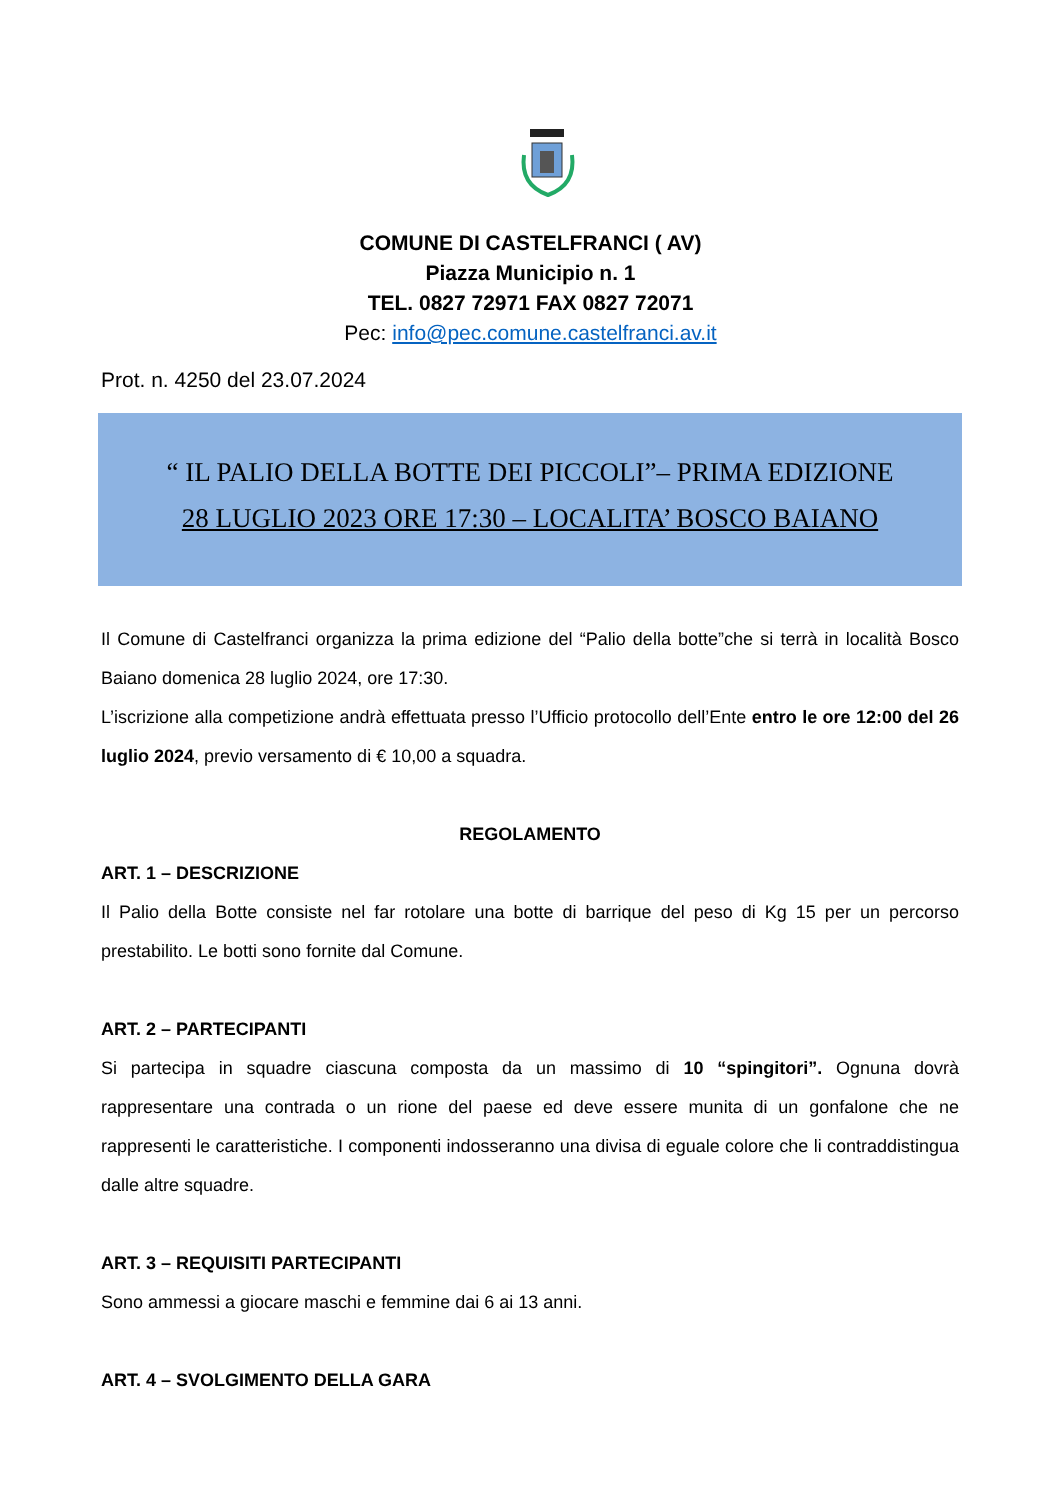COMUNE DI CASTELFRANCI ( AV)
Piazza Municipio n. 1
TEL. 0827 72971 FAX 0827 72071
Pec: info@pec.comune.castelfranci.av.it
Prot. n. 4250 del 23.07.2024
“ IL PALIO DELLA BOTTE DEI PICCOLI”– PRIMA EDIZIONE
28 LUGLIO 2023 ORE 17:30 – LOCALITA’ BOSCO BAIANO
Il Comune di Castelfranci organizza la prima edizione del “Palio della botte”che si terrà in località Bosco Baiano domenica 28 luglio 2024, ore 17:30.
L’iscrizione alla competizione andrà effettuata presso l’Ufficio protocollo dell’Ente entro le ore 12:00 del 26 luglio 2024, previo versamento di € 10,00 a squadra.
REGOLAMENTO
ART. 1 – DESCRIZIONE
Il Palio della Botte consiste nel far rotolare una botte di barrique del peso di Kg 15 per un percorso prestabilito. Le botti sono fornite dal Comune.
ART. 2 – PARTECIPANTI
Si partecipa in squadre ciascuna composta da un massimo di 10 “spingitori”. Ognuna dovrà rappresentare una contrada o un rione del paese ed deve essere munita di un gonfalone che ne rappresenti le caratteristiche. I componenti indosseranno una divisa di eguale colore che li contraddistingua dalle altre squadre.
ART. 3 – REQUISITI PARTECIPANTI
Sono ammessi a giocare maschi e femmine dai 6 ai 13 anni.
ART. 4 – SVOLGIMENTO DELLA GARA